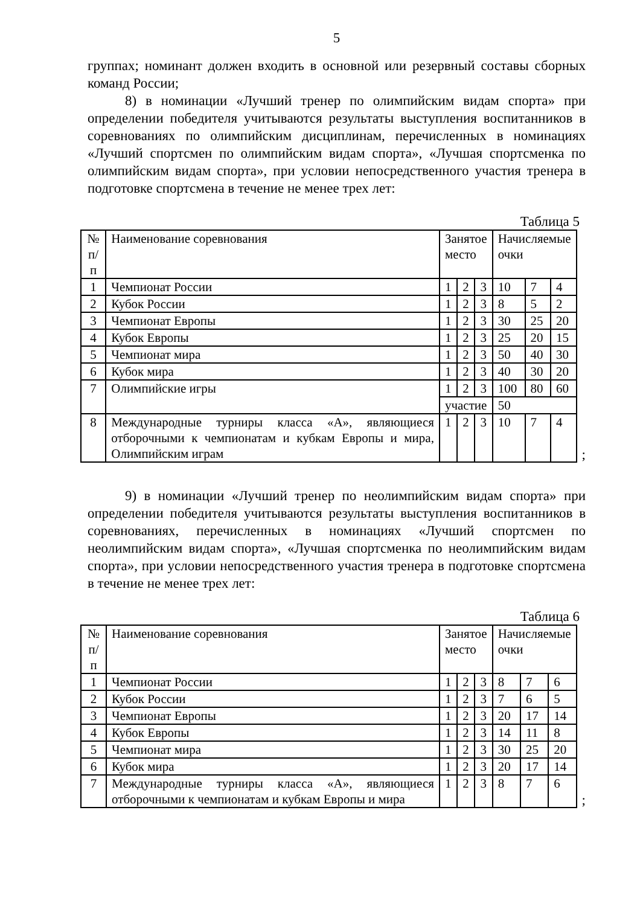5
группах; номинант должен входить в основной или резервный составы сборных команд России;
8) в номинации «Лучший тренер по олимпийским видам спорта» при определении победителя учитываются результаты выступления воспитанников в соревнованиях по олимпийским дисциплинам, перечисленных в номинациях «Лучший спортсмен по олимпийским видам спорта», «Лучшая спортсменка по олимпийским видам спорта», при условии непосредственного участия тренера в подготовке спортсмена в течение не менее трех лет:
Таблица 5
| № п/п | Наименование соревнования | Занятое место | | | Начисляемые очки | | |
| 1 | Чемпионат России | 1 | 2 | 3 | 10 | 7 | 4 |
| 2 | Кубок России | 1 | 2 | 3 | 8 | 5 | 2 |
| 3 | Чемпионат Европы | 1 | 2 | 3 | 30 | 25 | 20 |
| 4 | Кубок Европы | 1 | 2 | 3 | 25 | 20 | 15 |
| 5 | Чемпионат мира | 1 | 2 | 3 | 50 | 40 | 30 |
| 6 | Кубок мира | 1 | 2 | 3 | 40 | 30 | 20 |
| 7 | Олимпийские игры | 1 | 2 | 3 | 100 | 80 | 60 |
| | | участие | | | 50 | | |
| 8 | Международные турниры класса «А», являющиеся отборочными к чемпионатам и кубкам Европы и мира, Олимпийским играм | 1 | 2 | 3 | 10 | 7 | 4 |
;
9) в номинации «Лучший тренер по неолимпийским видам спорта» при определении победителя учитываются результаты выступления воспитанников в соревнованиях, перечисленных в номинациях «Лучший спортсмен по неолимпийским видам спорта», «Лучшая спортсменка по неолимпийским видам спорта», при условии непосредственного участия тренера в подготовке спортсмена в течение не менее трех лет:
Таблица 6
| № п/п | Наименование соревнования | Занятое место | | | Начисляемые очки | | |
| 1 | Чемпионат России | 1 | 2 | 3 | 8 | 7 | 6 |
| 2 | Кубок России | 1 | 2 | 3 | 7 | 6 | 5 |
| 3 | Чемпионат Европы | 1 | 2 | 3 | 20 | 17 | 14 |
| 4 | Кубок Европы | 1 | 2 | 3 | 14 | 11 | 8 |
| 5 | Чемпионат мира | 1 | 2 | 3 | 30 | 25 | 20 |
| 6 | Кубок мира | 1 | 2 | 3 | 20 | 17 | 14 |
| 7 | Международные турниры класса «А», являющиеся отборочными к чемпионатам и кубкам Европы и мира | 1 | 2 | 3 | 8 | 7 | 6 |
;